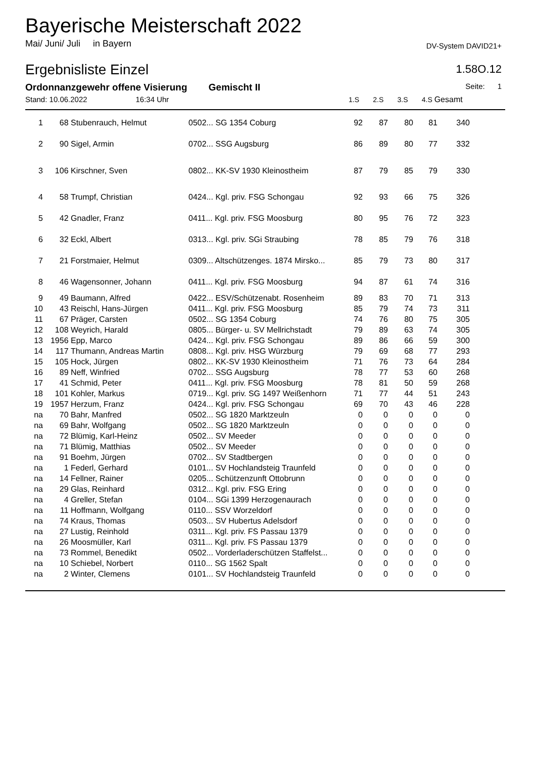Bayerische Meisterschaft 2022
Mai/ Juni/ Juli in Bayern DV-System DAVID21+
Ergebnisliste Einzel 1.58O.12
Ordonnanzgewehr offene Visierung Gemischt II
Seite: 1
Stand: 10.06.2022 16:34 Uhr
1.S 2.S 3.S 4.S Gesamt
| 1 | 68 | Stubenrauch, Helmut | 0502... SG 1354 Coburg | 92 | 87 | 80 | 81 | 340 | |
| 2 | 90 | Sigel, Armin | 0702... SSG Augsburg | 86 | 89 | 80 | 77 | 332 | |
| 3 | 106 | Kirschner, Sven | 0802... KK-SV 1930 Kleinostheim | 87 | 79 | 85 | 79 | 330 | |
| 4 | 58 | Trumpf, Christian | 0424... Kgl. priv. FSG Schongau | 92 | 93 | 66 | 75 | 326 | |
| 5 | 42 | Gnadler, Franz | 0411... Kgl. priv. FSG Moosburg | 80 | 95 | 76 | 72 | 323 | |
| 6 | 32 | Eckl, Albert | 0313... Kgl. priv. SGi Straubing | 78 | 85 | 79 | 76 | 318 | |
| 7 | 21 | Forstmaier, Helmut | 0309... Altschützenges. 1874 Mirsko... | 85 | 79 | 73 | 80 | 317 | |
| 8 | 46 | Wagensonner, Johann | 0411... Kgl. priv. FSG Moosburg | 94 | 87 | 61 | 74 | 316 | |
| 9 | 49 | Baumann, Alfred | 0422... ESV/Schützenabt. Rosenheim | 89 | 83 | 70 | 71 | 313 | |
| 10 | 43 | Reischl, Hans-Jürgen | 0411... Kgl. priv. FSG Moosburg | 85 | 79 | 74 | 73 | 311 | |
| 11 | 67 | Präger, Carsten | 0502... SG 1354 Coburg | 74 | 76 | 80 | 75 | 305 | |
| 12 | 108 | Weyrich, Harald | 0805... Bürger- u. SV Mellrichstadt | 79 | 89 | 63 | 74 | 305 | |
| 13 | 1956 | Epp, Marco | 0424... Kgl. priv. FSG Schongau | 89 | 86 | 66 | 59 | 300 | |
| 14 | 117 | Thumann, Andreas Martin | 0808... Kgl. priv. HSG Würzburg | 79 | 69 | 68 | 77 | 293 | |
| 15 | 105 | Hock, Jürgen | 0802... KK-SV 1930 Kleinostheim | 71 | 76 | 73 | 64 | 284 | |
| 16 | 89 | Neff, Winfried | 0702... SSG Augsburg | 78 | 77 | 53 | 60 | 268 | |
| 17 | 41 | Schmid, Peter | 0411... Kgl. priv. FSG Moosburg | 78 | 81 | 50 | 59 | 268 | |
| 18 | 101 | Kohler, Markus | 0719... Kgl. priv. SG 1497 Weißenhorn | 71 | 77 | 44 | 51 | 243 | |
| 19 | 1957 | Herzum, Franz | 0424... Kgl. priv. FSG Schongau | 69 | 70 | 43 | 46 | 228 | |
| na | 70 | Bahr, Manfred | 0502... SG 1820 Marktzeuln | 0 | 0 | 0 | 0 | 0 | |
| na | 69 | Bahr, Wolfgang | 0502... SG 1820 Marktzeuln | 0 | 0 | 0 | 0 | 0 | |
| na | 72 | Blümig, Karl-Heinz | 0502... SV Meeder | 0 | 0 | 0 | 0 | 0 | |
| na | 71 | Blümig, Matthias | 0502... SV Meeder | 0 | 0 | 0 | 0 | 0 | |
| na | 91 | Boehm, Jürgen | 0702... SV Stadtbergen | 0 | 0 | 0 | 0 | 0 | |
| na | 1 | Federl, Gerhard | 0101... SV Hochlandsteig Traunfeld | 0 | 0 | 0 | 0 | 0 | |
| na | 14 | Fellner, Rainer | 0205... Schützenzunft Ottobrunn | 0 | 0 | 0 | 0 | 0 | |
| na | 29 | Glas, Reinhard | 0312... Kgl. priv. FSG Ering | 0 | 0 | 0 | 0 | 0 | |
| na | 4 | Greller, Stefan | 0104... SGi 1399 Herzogenaurach | 0 | 0 | 0 | 0 | 0 | |
| na | 11 | Hoffmann, Wolfgang | 0110... SSV Worzeldorf | 0 | 0 | 0 | 0 | 0 | |
| na | 74 | Kraus, Thomas | 0503... SV Hubertus Adelsdorf | 0 | 0 | 0 | 0 | 0 | |
| na | 27 | Lustig, Reinhold | 0311... Kgl. priv. FS Passau 1379 | 0 | 0 | 0 | 0 | 0 | |
| na | 26 | Moosmüller, Karl | 0311... Kgl. priv. FS Passau 1379 | 0 | 0 | 0 | 0 | 0 | |
| na | 73 | Rommel, Benedikt | 0502... Vorderladerschützen Staffelst... | 0 | 0 | 0 | 0 | 0 | |
| na | 10 | Schiebel, Norbert | 0110... SG 1562 Spalt | 0 | 0 | 0 | 0 | 0 | |
| na | 2 | Winter, Clemens | 0101... SV Hochlandsteig Traunfeld | 0 | 0 | 0 | 0 | 0 | |